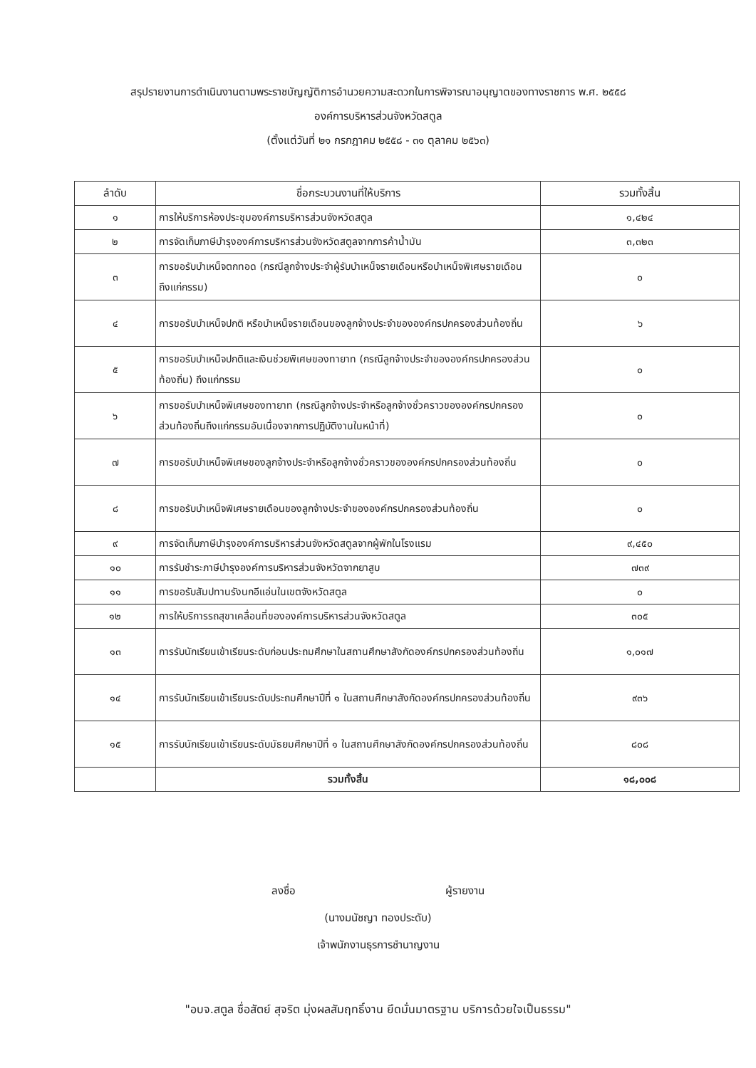สรุปรายงานการดำเนินงานตามพระราชบัญญัติการอำนวยความสะดวกในการพิจารณาอนุญาตของทางราชการ พ.ศ. ๒๕๕๘
องค์การบริหารส่วนจังหวัดสตูล
(ตั้งแต่วันที่ ๒๑ กรกฎาคม ๒๕๕๘ - ๓๑ ตุลาคม ๒๕๖๓)
| ลำดับ | ชื่อกระบวนงานที่ให้บริการ | รวมทั้งสิ้น |
| --- | --- | --- |
| ๑ | การให้บริการห้องประชุมองค์การบริหารส่วนจังหวัดสตูล | ๑,๔๒๔ |
| ๒ | การจัดเก็บภาษีบำรุงองค์การบริหารส่วนจังหวัดสตูลจากการค้าน้ำมัน | ๓,๓๒๓ |
| ๓ | การขอรับบำเหน็จตกทอด (กรณีลูกจ้างประจำผู้รับบำเหน็จรายเดือนหรือบำเหน็จพิเศษรายเดือนถึงแก่กรรม) | ๐ |
| ๔ | การขอรับบำเหน็จปกติ หรือบำเหน็จรายเดือนของลูกจ้างประจำขององค์กรปกครองส่วนท้องถิ่น | ๖ |
| ๕ | การขอรับบำเหน็จปกติและเงินช่วยพิเศษของทายาท (กรณีลูกจ้างประจำขององค์กรปกครองส่วนท้องถิ่น) ถึงแก่กรรม | ๐ |
| ๖ | การขอรับบำเหน็จพิเศษของทายาท (กรณีลูกจ้างประจำหรือลูกจ้างชั่วคราวขององค์กรปกครองส่วนท้องถิ่นถึงแก่กรรมอันเนื่องจากการปฏิบัติงานในหน้าที่) | ๐ |
| ๗ | การขอรับบำเหน็จพิเศษของลูกจ้างประจำหรือลูกจ้างชั่วคราวขององค์กรปกครองส่วนท้องถิ่น | ๐ |
| ๘ | การขอรับบำเหน็จพิเศษรายเดือนของลูกจ้างประจำขององค์กรปกครองส่วนท้องถิ่น | ๐ |
| ๙ | การจัดเก็บภาษีบำรุงองค์การบริหารส่วนจังหวัดสตูลจากผู้พักในโรงแรม | ๙,๔๕๐ |
| ๑๐ | การรับชำระภาษีบำรุงองค์การบริหารส่วนจังหวัดจากยาสูบ | ๗๓๙ |
| ๑๑ | การขอรับสัมปทานรังนกอีแอ่นในเขตจังหวัดสตูล | ๐ |
| ๑๒ | การให้บริการรถสุขาเคลื่อนที่ขององค์การบริหารส่วนจังหวัดสตูล | ๓๐๕ |
| ๑๓ | การรับนักเรียนเข้าเรียนระดับก่อนประถมศึกษาในสถานศึกษาสังกัดองค์กรปกครองส่วนท้องถิ่น | ๑,๐๑๗ |
| ๑๔ | การรับนักเรียนเข้าเรียนระดับประถมศึกษาปีที่ ๑ ในสถานศึกษาสังกัดองค์กรปกครองส่วนท้องถิ่น | ๙๓๖ |
| ๑๕ | การรับนักเรียนเข้าเรียนระดับมัธยมศึกษาปีที่ ๑ ในสถานศึกษาสังกัดองค์กรปกครองส่วนท้องถิ่น | ๘๐๘ |
| | รวมทั้งสิ้น | ๑๘,๐๐๘ |
ลงชื่อ ผู้รายงาน
(นางมนัชญา ทองประดับ)
เจ้าพนักงานธุรการชำนาญงาน
"อบจ.สตูล ซื่อสัตย์ สุจริต มุ่งผลสัมฤทธิ์งาน ยึดมั่นมาตรฐาน บริการด้วยใจเป็นธรรม"